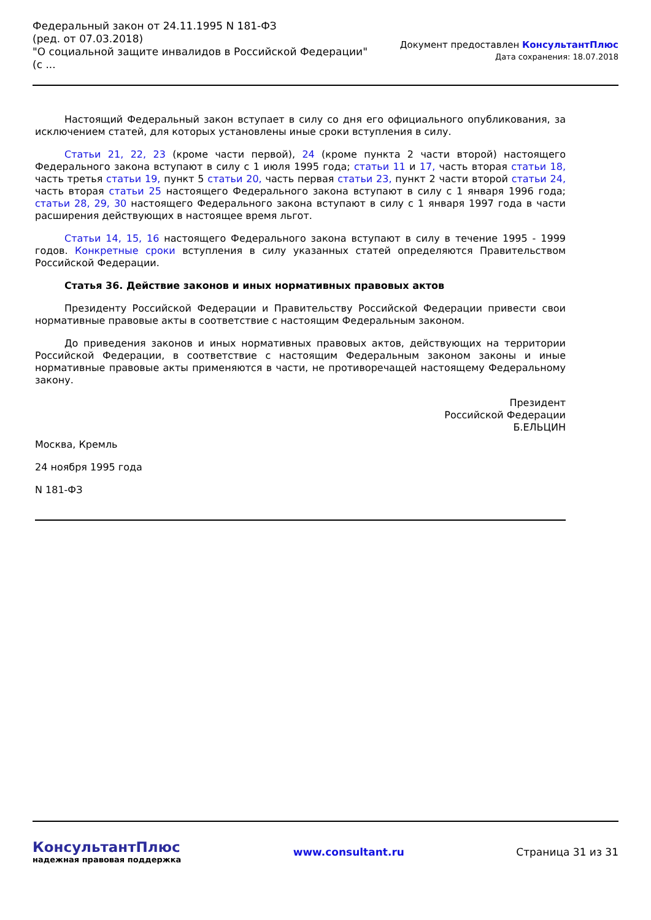Федеральный закон от 24.11.1995 N 181-ФЗ
(ред. от 07.03.2018)
"О социальной защите инвалидов в Российской Федерации"
(с ...
Документ предоставлен КонсультантПлюс
Дата сохранения: 18.07.2018
Настоящий Федеральный закон вступает в силу со дня его официального опубликования, за исключением статей, для которых установлены иные сроки вступления в силу.
Статьи 21, 22, 23 (кроме части первой), 24 (кроме пункта 2 части второй) настоящего Федерального закона вступают в силу с 1 июля 1995 года; статьи 11 и 17, часть вторая статьи 18, часть третья статьи 19, пункт 5 статьи 20, часть первая статьи 23, пункт 2 части второй статьи 24, часть вторая статьи 25 настоящего Федерального закона вступают в силу с 1 января 1996 года; статьи 28, 29, 30 настоящего Федерального закона вступают в силу с 1 января 1997 года в части расширения действующих в настоящее время льгот.
Статьи 14, 15, 16 настоящего Федерального закона вступают в силу в течение 1995 - 1999 годов. Конкретные сроки вступления в силу указанных статей определяются Правительством Российской Федерации.
Статья 36. Действие законов и иных нормативных правовых актов
Президенту Российской Федерации и Правительству Российской Федерации привести свои нормативные правовые акты в соответствие с настоящим Федеральным законом.
До приведения законов и иных нормативных правовых актов, действующих на территории Российской Федерации, в соответствие с настоящим Федеральным законом законы и иные нормативные правовые акты применяются в части, не противоречащей настоящему Федеральному закону.
Президент
Российской Федерации
Б.ЕЛЬЦИН
Москва, Кремль
24 ноября 1995 года
N 181-ФЗ
КонсультантПлюс
надежная правовая поддержка
www.consultant.ru Страница 31 из 31